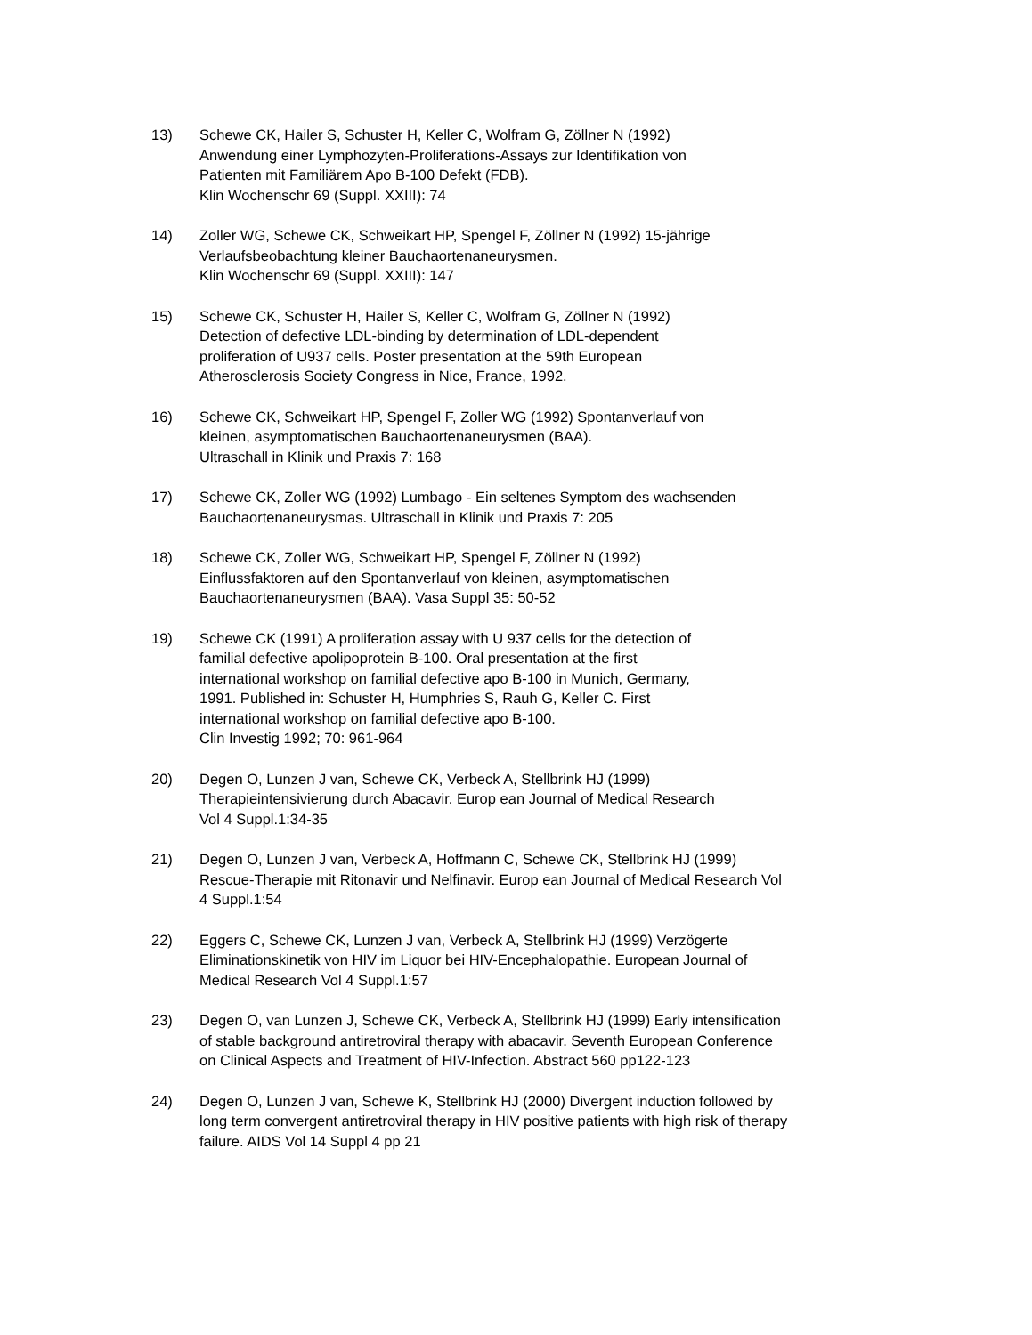13) Schewe CK, Hailer S, Schuster H, Keller C, Wolfram G, Zöllner N (1992)
Anwendung einer Lymphozyten-Proliferations-Assays zur Identifikation von
Patienten mit Familiärem Apo B-100 Defekt (FDB).
Klin Wochenschr 69 (Suppl. XXIII): 74
14) Zoller WG, Schewe CK, Schweikart HP, Spengel F, Zöllner N (1992) 15-jährige
Verlaufsbeobachtung kleiner Bauchaortenaneurysmen.
Klin Wochenschr 69 (Suppl. XXIII): 147
15) Schewe CK, Schuster H, Hailer S, Keller C, Wolfram G, Zöllner N (1992)
Detection of defective LDL-binding by determination of LDL-dependent
proliferation of U937 cells. Poster presentation at the 59th European
Atherosclerosis Society Congress in Nice, France, 1992.
16) Schewe CK, Schweikart HP, Spengel F, Zoller WG (1992) Spontanverlauf von
kleinen, asymptomatischen Bauchaortenaneurysmen (BAA).
Ultraschall in Klinik und Praxis 7: 168
17) Schewe CK, Zoller WG (1992) Lumbago - Ein seltenes Symptom des wachsenden
Bauchaortenaneurysmas. Ultraschall in Klinik und Praxis 7: 205
18) Schewe CK, Zoller WG, Schweikart HP, Spengel F, Zöllner N (1992)
Einflussfaktoren auf den Spontanverlauf von kleinen, asymptomatischen
Bauchaortenaneurysmen (BAA). Vasa Suppl 35: 50-52
19) Schewe CK (1991) A proliferation assay with U 937 cells for the detection of
familial defective apolipoprotein B-100. Oral presentation at the first
international workshop on familial defective apo B-100 in Munich, Germany,
1991. Published in: Schuster H, Humphries S, Rauh G, Keller C. First
international workshop on familial defective apo B-100.
Clin Investig 1992; 70: 961-964
20) Degen O, Lunzen J van, Schewe CK, Verbeck A, Stellbrink HJ (1999)
Therapieintensivierung durch Abacavir. Europ ean Journal of Medical Research
Vol 4 Suppl.1:34-35
21) Degen O, Lunzen J van, Verbeck A, Hoffmann C, Schewe CK, Stellbrink HJ (1999)
Rescue-Therapie mit Ritonavir und Nelfinavir. Europ ean Journal of Medical Research Vol
4 Suppl.1:54
22) Eggers C, Schewe CK, Lunzen J van, Verbeck A, Stellbrink HJ (1999) Verzögerte
Eliminationskinetik von HIV im Liquor bei HIV-Encephalopathie. European Journal of
Medical Research Vol 4 Suppl.1:57
23) Degen O, van Lunzen J, Schewe CK, Verbeck A, Stellbrink HJ (1999) Early intensification
of stable background antiretroviral therapy with abacavir. Seventh European Conference
on Clinical Aspects and Treatment of HIV-Infection. Abstract 560 pp122-123
24) Degen O, Lunzen J van, Schewe K, Stellbrink HJ (2000) Divergent induction followed by
long term convergent antiretroviral therapy in HIV positive patients with high risk of therapy
failure. AIDS Vol 14 Suppl 4 pp 21